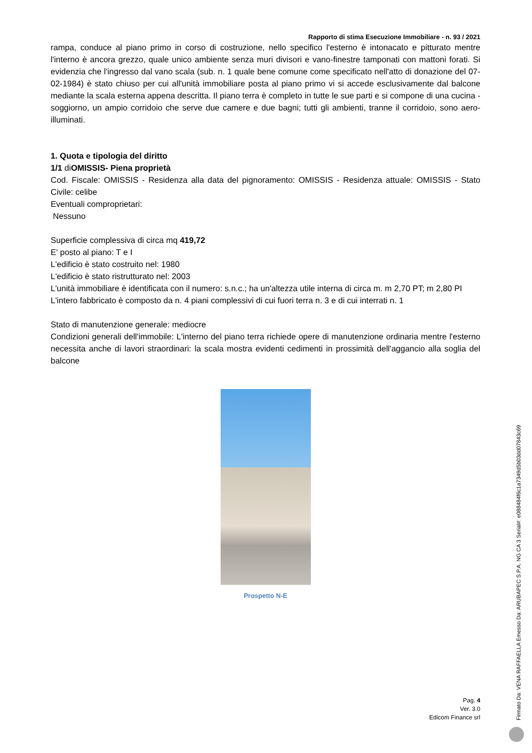Rapporto di stima Esecuzione Immobiliare - n. 93 / 2021
rampa, conduce al piano primo in corso di costruzione, nello specifico l'esterno è intonacato e pitturato mentre l'interno è ancora grezzo, quale unico ambiente senza muri divisori e vano-finestre tamponati con mattoni forati. Si evidenzia che l'ingresso dal vano scala (sub. n. 1 quale bene comune come specificato nell'atto di donazione del 07-02-1984) è stato chiuso per cui all'unità immobiliare posta al piano primo vi si accede esclusivamente dal balcone mediante la scala esterna appena descritta. Il piano terra è completo in tutte le sue parti e si compone di una cucina - soggiorno, un ampio corridoio che serve due camere e due bagni; tutti gli ambienti, tranne il corridoio, sono aero-illuminati.
1. Quota e tipologia del diritto
1/1 diOMISSIS- Piena proprietà
Cod. Fiscale: OMISSIS - Residenza alla data del pignoramento: OMISSIS - Residenza attuale: OMISSIS - Stato Civile: celibe
Eventuali comproprietari:
Nessuno
Superficie complessiva di circa mq 419,72
E' posto al piano: T e I
L'edificio è stato costruito nel: 1980
L'edificio è stato ristrutturato nel: 2003
L'unità immobiliare è identificata con il numero: s.n.c.; ha un'altezza utile interna di circa m. m 2,70 PT; m 2,80 PI
L'intero fabbricato è composto da n. 4 piani complessivi di cui fuori terra n. 3 e di cui interrati n. 1
Stato di manutenzione generale: mediocre
Condizioni generali dell'immobile: L'interno del piano terra richiede opere di manutenzione ordinaria mentre l'esterno necessita anche di lavori straordinari: la scala mostra evidenti cedimenti in prossimità dell'aggancio alla soglia del balcone
Prospetto N-E
Pag. 4
Ver. 3.0
Edicom Finance srl
Firmato Da: VENA RAFFAELLA Emesso Da: ARUBAPEC S.P.A. NG CA 3 Serial#: e088484f6c1a7349d5b03dd07843c69